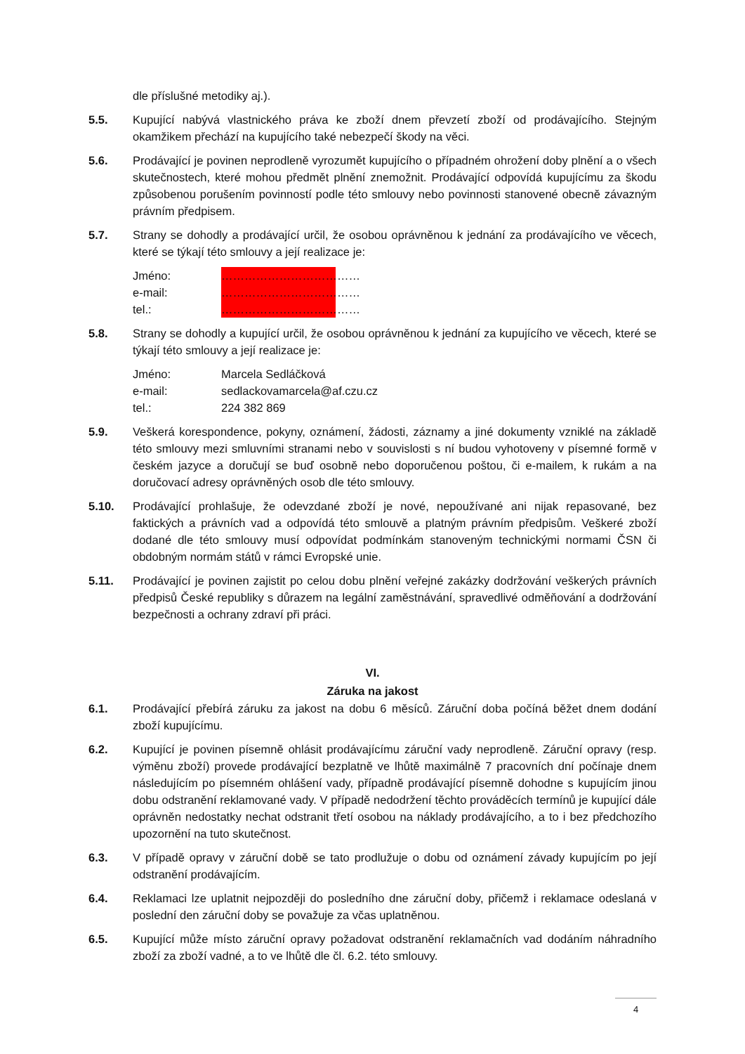dle příslušné metodiky aj.).
5.5. Kupující nabývá vlastnického práva ke zboží dnem převzetí zboží od prodávajícího. Stejným okamžikem přechází na kupujícího také nebezpečí škody na věci.
5.6. Prodávající je povinen neprodleně vyrozumět kupujícího o případném ohrožení doby plnění a o všech skutečnostech, které mohou předmět plnění znemožnit. Prodávající odpovídá kupujícímu za škodu způsobenou porušením povinností podle této smlouvy nebo povinnosti stanovené obecně závazným právním předpisem.
5.7. Strany se dohodly a prodávající určil, že osobou oprávněnou k jednání za prodávajícího ve věcech, které se týkají této smlouvy a její realizace je:
Jméno: ………………………………
e-mail: ………………………………
tel.: ………………………………
5.8. Strany se dohodly a kupující určil, že osobou oprávněnou k jednání za kupujícího ve věcech, které se týkají této smlouvy a její realizace je:
Jméno: Marcela Sedláčková
e-mail: sedlackovamarcela@af.czu.cz
tel.: 224 382 869
5.9. Veškerá korespondence, pokyny, oznámení, žádosti, záznamy a jiné dokumenty vzniklé na základě této smlouvy mezi smluvními stranami nebo v souvislosti s ní budou vyhotoveny v písemné formě v českém jazyce a doručují se buď osobně nebo doporučenou poštou, či e-mailem, k rukám a na doručovací adresy oprávněných osob dle této smlouvy.
5.10. Prodávající prohlašuje, že odevzdané zboží je nové, nepoužívané ani nijak repasované, bez faktických a právních vad a odpovídá této smlouvě a platným právním předpisům. Veškeré zboží dodané dle této smlouvy musí odpovídat podmínkám stanoveným technickými normami ČSN či obdobným normám států v rámci Evropské unie.
5.11. Prodávající je povinen zajistit po celou dobu plnění veřejné zakázky dodržování veškerých právních předpisů České republiky s důrazem na legální zaměstnávání, spravedlivé odměňování a dodržování bezpečnosti a ochrany zdraví při práci.
VI.
Záruka na jakost
6.1. Prodávající přebírá záruku za jakost na dobu 6 měsíců. Záruční doba počíná běžet dnem dodání zboží kupujícímu.
6.2. Kupující je povinen písemně ohlásit prodávajícímu záruční vady neprodleně. Záruční opravy (resp. výměnu zboží) provede prodávající bezplatně ve lhůtě maximálně 7 pracovních dní počínaje dnem následujícím po písemném ohlášení vady, případně prodávající písemně dohodne s kupujícím jinou dobu odstranění reklamované vady. V případě nedodržení těchto prováděcích termínů je kupující dále oprávněn nedostatky nechat odstranit třetí osobou na náklady prodávajícího, a to i bez předchozího upozornění na tuto skutečnost.
6.3. V případě opravy v záruční době se tato prodlužuje o dobu od oznámení závady kupujícím po její odstranění prodávajícím.
6.4. Reklamaci lze uplatnit nejpozději do posledního dne záruční doby, přičemž i reklamace odeslaná v poslední den záruční doby se považuje za včas uplatněnou.
6.5. Kupující může místo záruční opravy požadovat odstranění reklamačních vad dodáním náhradního zboží za zboží vadné, a to ve lhůtě dle čl. 6.2. této smlouvy.
4